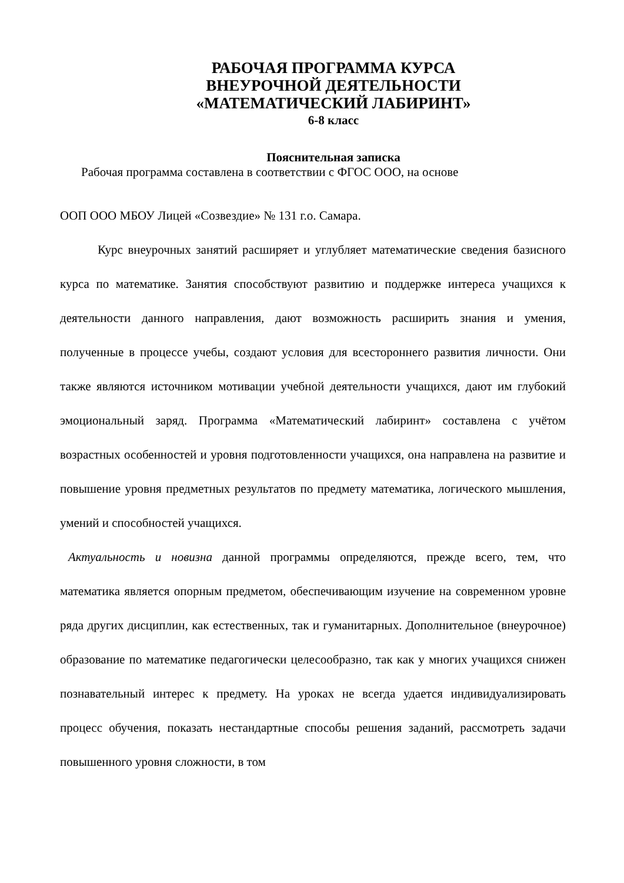РАБОЧАЯ ПРОГРАММА КУРСА
ВНЕУРОЧНОЙ ДЕЯТЕЛЬНОСТИ
«МАТЕМАТИЧЕСКИЙ ЛАБИРИНТ»
6-8 класс
Пояснительная записка
Рабочая программа составлена в соответствии с ФГОС ООО, на основе
ООП ООО МБОУ Лицей «Созвездие» № 131 г.о. Самара.
Курс внеурочных занятий расширяет и углубляет математические сведения базисного курса по математике. Занятия способствуют развитию и поддержке интереса учащихся к деятельности данного направления, дают возможность расширить знания и умения, полученные в процессе учебы, создают условия для всестороннего развития личности. Они также являются источником мотивации учебной деятельности учащихся, дают им глубокий эмоциональный заряд. Программа «Математический лабиринт» составлена с учётом возрастных особенностей и уровня подготовленности учащихся, она направлена на развитие и повышение уровня предметных результатов по предмету математика, логического мышления, умений и способностей учащихся.
Актуальность и новизна данной программы определяются, прежде всего, тем, что математика является опорным предметом, обеспечивающим изучение на современном уровне ряда других дисциплин, как естественных, так и гуманитарных. Дополнительное (внеурочное) образование по математике педагогически целесообразно, так как у многих учащихся снижен познавательный интерес к предмету. На уроках не всегда удается индивидуализировать процесс обучения, показать нестандартные способы решения заданий, рассмотреть задачи повышенного уровня сложности, в том